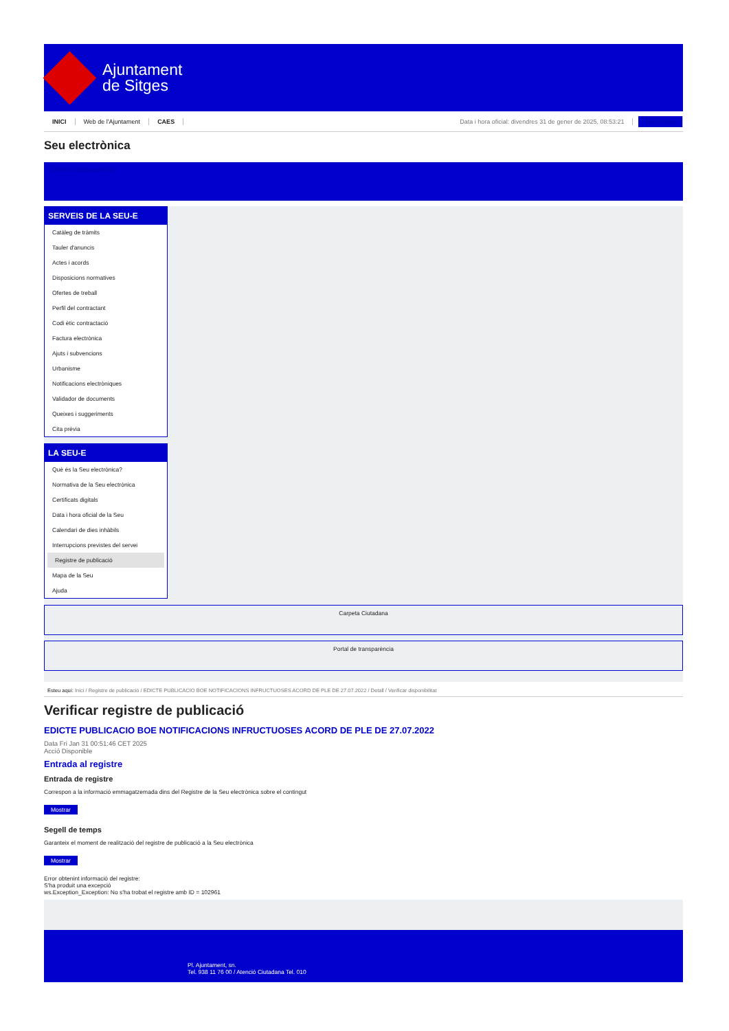Ajuntament
de Sitges
INICI Web de l'Ajuntament CAES Data i hora oficial: divendres 31 de gener de 2025, 08:53:21 Sincronitzar
Seu electrònica
Obtenir còpia autèntica
SERVEIS DE LA SEU-E
Catàleg de tràmits
Tauler d'anuncis
Actes i acords
Disposicions normatives
Ofertes de treball
Perfil del contractant
Codi ètic contractació
Factura electrònica
Ajuts i subvencions
Urbanisme
Notificacions electròniques
Validador de documents
Queixes i suggeriments
Cita prèvia
LA SEU-E
Què és la Seu electrònica?
Normativa de la Seu electrònica
Certificats digitals
Data i hora oficial de la Seu
Calendari de dies inhàbils
Interrupcions previstes del servei
Registre de publicació
Mapa de la Seu
Ajuda
Carpeta Ciutadana
Portal de transparència
Esteu aquí: Inici / Registre de publicació / EDICTE PUBLICACIO BOE NOTIFICACIONS INFRUCTUOSES ACORD DE PLE DE 27.07.2022 / Detall / Verificar disponibilitat
Verificar registre de publicació
EDICTE PUBLICACIO BOE NOTIFICACIONS INFRUCTUOSES ACORD DE PLE DE 27.07.2022
Data Fri Jan 31 00:51:46 CET 2025
Acció Disponible
Entrada al registre
Entrada de registre
Correspon a la informació emmagatzemada dins del Registre de la Seu electrònica sobre el contingut
Mostrar
Segell de temps
Garanteix el moment de realització del registre de publicació a la Seu electrònica
Mostrar
Error obtenint informació del registre:
S'ha produit una excepció
ws.Exception_Exception: No s'ha trobat el registre amb ID = 102961
Pl. Ajuntament, sn.
Tel. 938 11 76 00 / Atenció Ciutadana Tel. 010